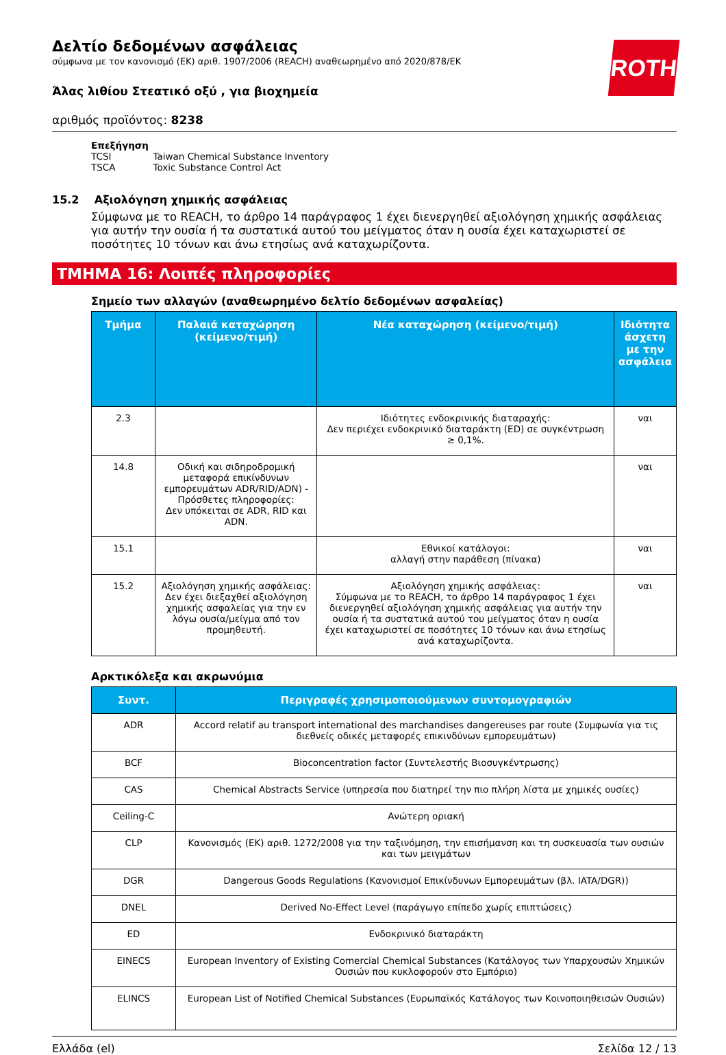ROTH
Δελτίο δεδομένων ασφάλειας
σύμφωνα με τον κανονισμό (ΕΚ) αριθ. 1907/2006 (REACH) αναθεωρημένο από 2020/878/ΕΚ
Άλας λιθίου Στεατικό οξύ , για βιοχημεία
αριθμός προϊόντος: 8238
Επεξήγηση
| TCSI | Taiwan Chemical Substance Inventory |
| TSCA | Toxic Substance Control Act |
15.2 Αξιολόγηση χημικής ασφάλειας
Σύμφωνα με το REACH, το άρθρο 14 παράγραφος 1 έχει διενεργηθεί αξιολόγηση χημικής ασφάλειας για αυτήν την ουσία ή τα συστατικά αυτού του μείγματος όταν η ουσία έχει καταχωριστεί σε ποσότητες 10 τόνων και άνω ετησίως ανά καταχωρίζοντα.
ΤΜΗΜΑ 16: Λοιπές πληροφορίες
Σημείο των αλλαγών (αναθεωρημένο δελτίο δεδομένων ασφαλείας)
| Τμήμα | Παλαιά καταχώρηση (κείμενο/τιμή) | Νέα καταχώρηση (κείμενο/τιμή) | Ιδιότητα άσχετη με την ασφάλεια |
| --- | --- | --- | --- |
| 2.3 | | Ιδιότητες ενδοκρινικής διαταραχής: Δεν περιέχει ενδοκρινικό διαταράκτη (ED) σε συγκέντρωση ≥ 0,1%. | ναι |
| 14.8 | Οδική και σιδηροδρομική μεταφορά επικίνδυνων εμπορευμάτων ADR/RID/ADN) - Πρόσθετες πληροφορίες: Δεν υπόκειται σε ADR, RID και ADN. | | ναι |
| 15.1 | | Εθνικοί κατάλογοι: αλλαγή στην παράθεση (πίνακα) | ναι |
| 15.2 | Αξιολόγηση χημικής ασφάλειας: Δεν έχει διεξαχθεί αξιολόγηση χημικής ασφαλείας για την εν λόγω ουσία/μείγμα από τον προμηθευτή. | Αξιολόγηση χημικής ασφάλειας: Σύμφωνα με το REACH, το άρθρο 14 παράγραφος 1 έχει διενεργηθεί αξιολόγηση χημικής ασφάλειας για αυτήν την ουσία ή τα συστατικά αυτού του μείγματος όταν η ουσία έχει καταχωριστεί σε ποσότητες 10 τόνων και άνω ετησίως ανά καταχωρίζοντα. | ναι |
Αρκτικόλεξα και ακρωνύμια
| Συντ. | Περιγραφές χρησιμοποιούμενων συντομογραφιών |
| --- | --- |
| ADR | Accord relatif au transport international des marchandises dangereuses par route (Συμφωνία για τις διεθνείς οδικές μεταφορές επικινδύνων εμπορευμάτων) |
| BCF | Bioconcentration factor (Συντελεστής Βιοσυγκέντρωσης) |
| CAS | Chemical Abstracts Service (υπηρεσία που διατηρεί την πιο πλήρη λίστα με χημικές ουσίες) |
| Ceiling-C | Ανώτερη οριακή |
| CLP | Κανονισμός (ΕΚ) αριθ. 1272/2008 για την ταξινόμηση, την επισήμανση και τη συσκευασία των ουσιών και των μειγμάτων |
| DGR | Dangerous Goods Regulations (Κανονισμοί Επικίνδυνων Εμπορευμάτων (βλ. IATA/DGR)) |
| DNEL | Derived No-Effect Level (παράγωγο επίπεδο χωρίς επιπτώσεις) |
| ED | Ενδοκρινικό διαταράκτη |
| EINECS | European Inventory of Existing Comercial Chemical Substances (Κατάλογος των Υπαρχουσών Χημικών Ουσιών που κυκλοφορούν στο Εμπόριο) |
| ELINCS | European List of Notified Chemical Substances (Ευρωπαϊκός Κατάλογος των Κοινοποιηθεισών Ουσιών) |
Ελλάδα (el) Σελίδα 12 / 13